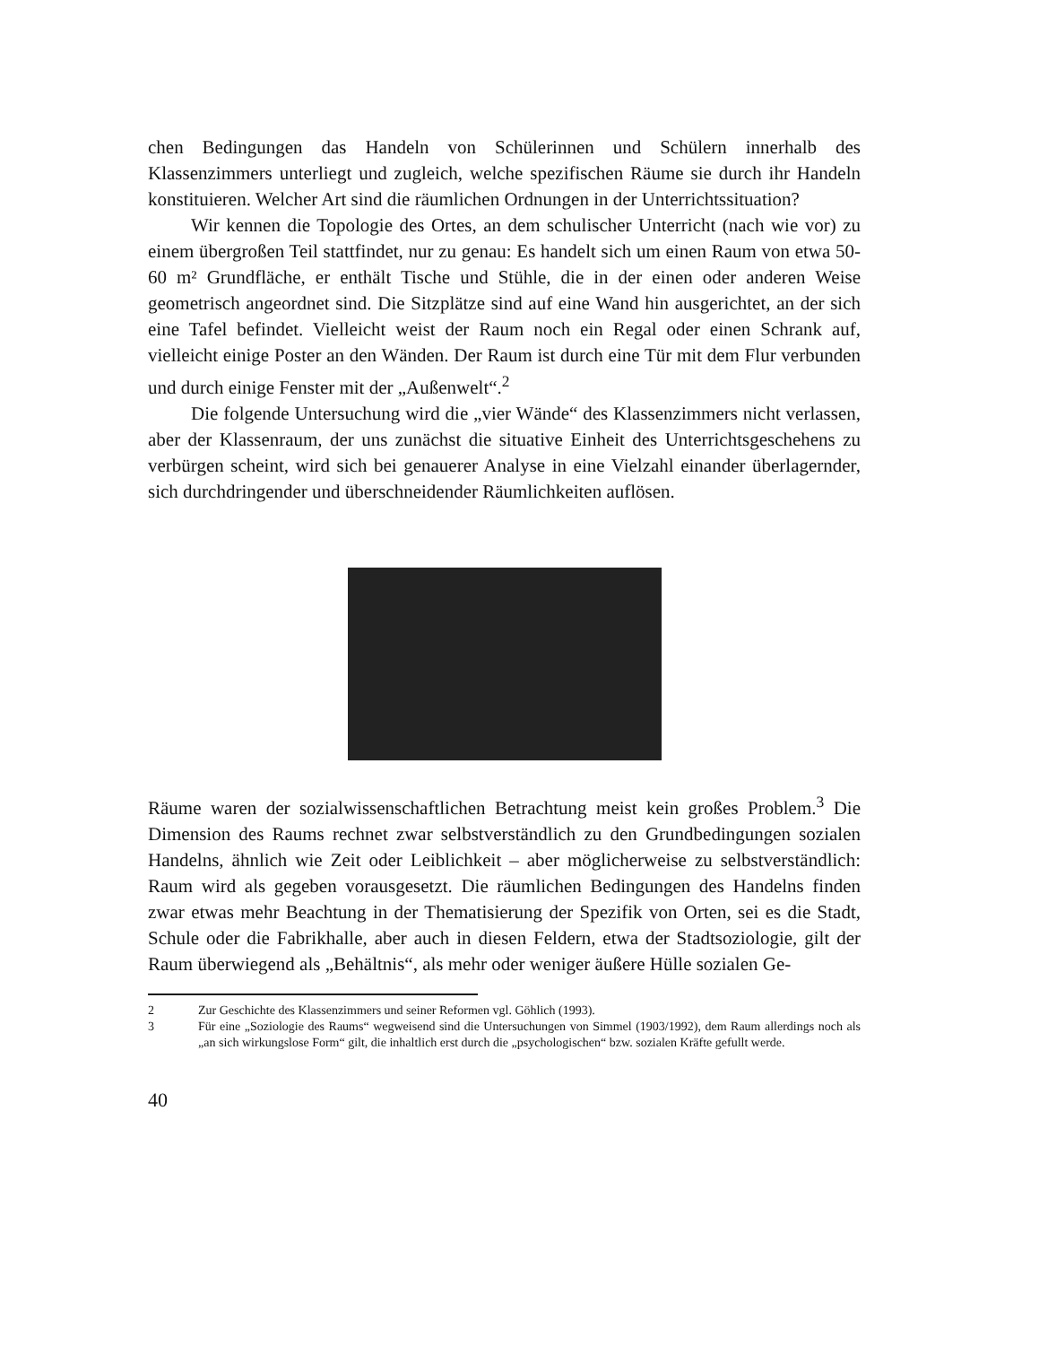chen Bedingungen das Handeln von Schülerinnen und Schülern innerhalb des Klassenzimmers unterliegt und zugleich, welche spezifischen Räume sie durch ihr Handeln konstituieren. Welcher Art sind die räumlichen Ordnungen in der Unterrichtssituation?
Wir kennen die Topologie des Ortes, an dem schulischer Unterricht (nach wie vor) zu einem übergroßen Teil stattfindet, nur zu genau: Es handelt sich um einen Raum von etwa 50-60 m² Grundfläche, er enthält Tische und Stühle, die in der einen oder anderen Weise geometrisch angeordnet sind. Die Sitzplätze sind auf eine Wand hin ausgerichtet, an der sich eine Tafel befindet. Vielleicht weist der Raum noch ein Regal oder einen Schrank auf, vielleicht einige Poster an den Wänden. Der Raum ist durch eine Tür mit dem Flur verbunden und durch einige Fenster mit der „Außenwelt“.<sup>2</sup>
Die folgende Untersuchung wird die „vier Wände“ des Klassenzimmers nicht verlassen, aber der Klassenraum, der uns zunächst die situative Einheit des Unterrichtsgeschehens zu verbürgen scheint, wird sich bei genauerer Analyse in eine Vielzahl einander überlagernder, sich durchdringender und überschneidender Räumlichkeiten auflösen.
Räume waren der sozialwissenschaftlichen Betrachtung meist kein großes Problem.<sup>3</sup> Die Dimension des Raums rechnet zwar selbstverständlich zu den Grundbedingungen sozialen Handelns, ähnlich wie Zeit oder Leiblichkeit – aber möglicherweise zu selbstverständlich: Raum wird als gegeben vorausgesetzt. Die räumlichen Bedingungen des Handelns finden zwar etwas mehr Beachtung in der Thematisierung der Spezifik von Orten, sei es die Stadt, Schule oder die Fabrikhalle, aber auch in diesen Feldern, etwa der Stadtsoziologie, gilt der Raum überwiegend als „Behältnis“, als mehr oder weniger äußere Hülle sozialen Ge-
2 Zur Geschichte des Klassenzimmers und seiner Reformen vgl. Göhlich (1993).
3 Für eine „Soziologie des Raums“ wegweisend sind die Untersuchungen von Simmel (1903/1992), dem Raum allerdings noch als „an sich wirkungslose Form“ gilt, die inhaltlich erst durch die „psychologischen“ bzw. sozialen Kräfte gefullt werde.
40